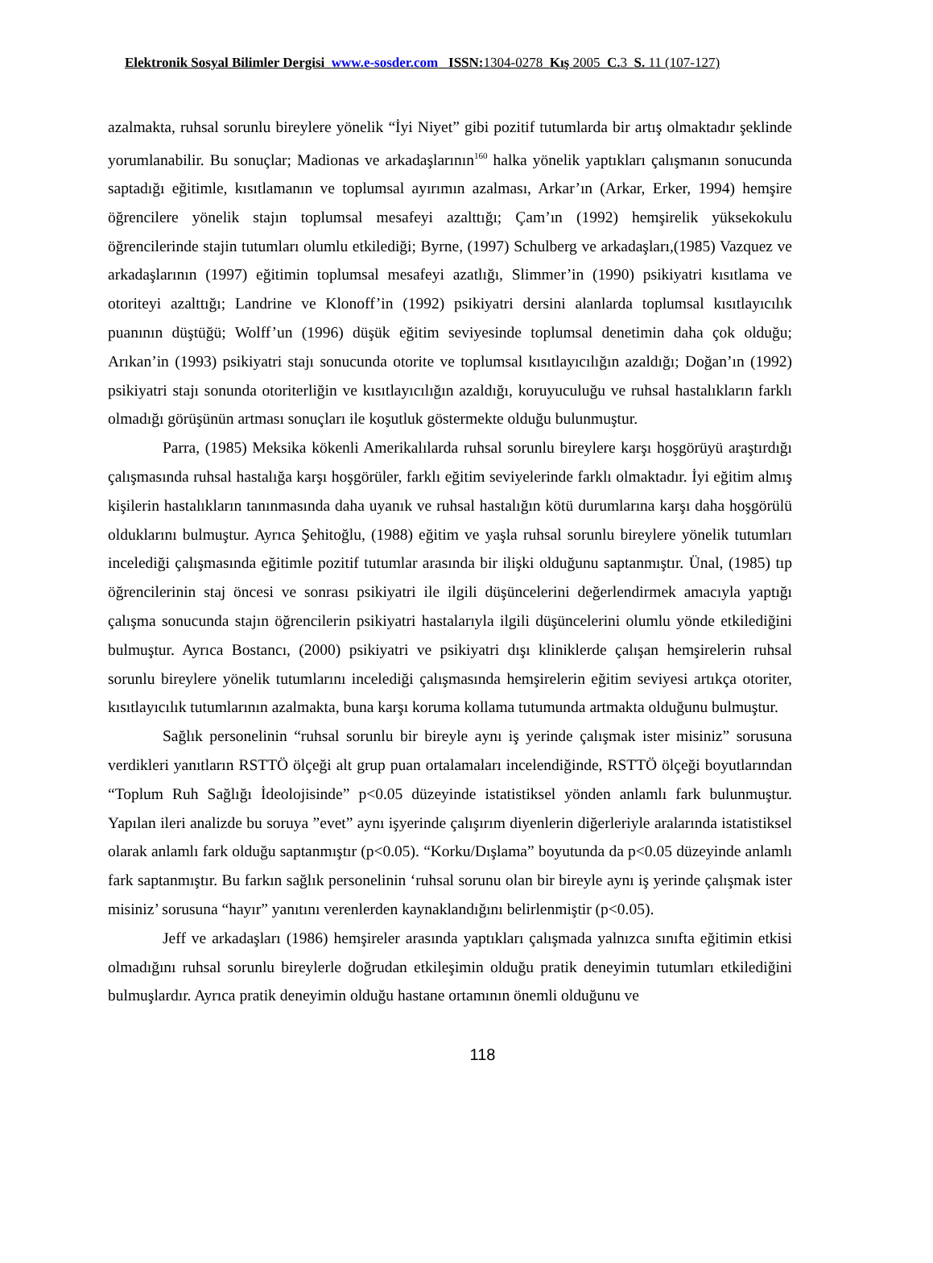Elektronik Sosyal Bilimler Dergisi www.e-sosder.com ISSN: 1304-0278 Kış 2005 C. 3 S. 11 (107-127)
azalmakta, ruhsal sorunlu bireylere yönelik “İyi Niyet” gibi pozitif tutumlarda bir artış olmaktadır şeklinde yorumlanabilir. Bu sonuçlar; Madionas ve arkadaşlarının<sup>160</sup> halka yönelik yaptıkları çalışmanın sonucunda saptadığı eğitimle, kısıtlamanın ve toplumsal ayırımın azalması, Arkar’ın (Arkar, Erker, 1994) hemşire öğrencilere yönelik stajın toplumsal mesafeyi azalttığı; Çam’ın (1992) hemşirelik yüksekokulu öğrencilerinde stajin tutumları olumlu etkilediği; Byrne, (1997) Schulberg ve arkadaşları,(1985) Vazquez ve arkadaşlarının (1997) eğitimin toplumsal mesafeyi azatlığı, Slimmer’in (1990) psikiyatri kısıtlama ve otoriteyi azalttığı; Landrine ve Klonoff’in (1992) psikiyatri dersini alanlarda toplumsal kısıtlayıcılık puanının düştüğü; Wolff’un (1996) düşük eğitim seviyesinde toplumsal denetimin daha çok olduğu; Arıkan’in (1993) psikiyatri stajı sonucunda otorite ve toplumsal kısıtlayıcılığın azaldığı; Doğan’ın (1992) psikiyatri stajı sonunda otoriterliğin ve kısıtlayıcılığın azaldığı, koruyuculuğu ve ruhsal hastalıkların farklı olmadığı görüşünün artması sonuçları ile koşutluk göstermekte olduğu bulunmuştur.
Parra, (1985) Meksika kökenli Amerikalılarda ruhsal sorunlu bireylere karşı hoşgörüyü araştırdığı çalışmasında ruhsal hastalığa karşı hoşgörüler, farklı eğitim seviyelerinde farklı olmaktadır. İyi eğitim almış kişilerin hastalıkların tanınmasında daha uyanık ve ruhsal hastalığın kötü durumlarına karşı daha hoşgörülü olduklarını bulmuştur. Ayrıca Şehitoğlu, (1988) eğitim ve yaşla ruhsal sorunlu bireylere yönelik tutumları incelediği çalışmasında eğitimle pozitif tutumlar arasında bir ilişki olduğunu saptanmıştır. Ünal, (1985) tıp öğrencilerinin staj öncesi ve sonrası psikiyatri ile ilgili düşüncelerini değerlendirmek amacıyla yaptığı çalışma sonucunda stajın öğrencilerin psikiyatri hastalarıyla ilgili düşüncelerini olumlu yönde etkilediğini bulmuştur. Ayrıca Bostancı, (2000) psikiyatri ve psikiyatri dışı kliniklerde çalışan hemşirelerin ruhsal sorunlu bireylere yönelik tutumlarını incelediği çalışmasında hemşirelerin eğitim seviyesi artıkça otoriter, kısıtlayıcılık tutumlarının azalmakta, buna karşı koruma kollama tutumunda artmakta olduğunu bulmuştur.
Sağlık personelinin “ruhsal sorunlu bir bireyle aynı iş yerinde çalışmak ister misiniz” sorusuna verdikleri yanıtların RSTTÖ ölçeği alt grup puan ortalamaları incelendiğinde, RSTTÖ ölçeği boyutlarından “Toplum Ruh Sağlığı İdeolojisinde” p<0.05 düzeyinde istatistiksel yönden anlamlı fark bulunmuştur. Yapılan ileri analizde bu soruya ”evet” aynı işyerinde çalışırım diyenlerin diğerleriyle aralarında istatistiksel olarak anlamlı fark olduğu saptanmıştır (p<0.05). “Korku/Dışlama” boyutunda da p<0.05 düzeyinde anlamlı fark saptanmıştır. Bu farkın sağlık personelinin ‘ruhsal sorunu olan bir bireyle aynı iş yerinde çalışmak ister misiniz’ sorusuna “hayır” yanıtını verenlerden kaynaklandığını belirlenmiştir (p<0.05).
Jeff ve arkadaşları (1986) hemşireler arasında yaptıkları çalışmada yalnızca sınıfta eğitimin etkisi olmadığını ruhsal sorunlu bireylerle doğrudan etkileşimin olduğu pratik deneyimin tutumları etkilediğini bulmuşlardır. Ayrıca pratik deneyimin olduğu hastane ortamının önemli olduğunu ve
118